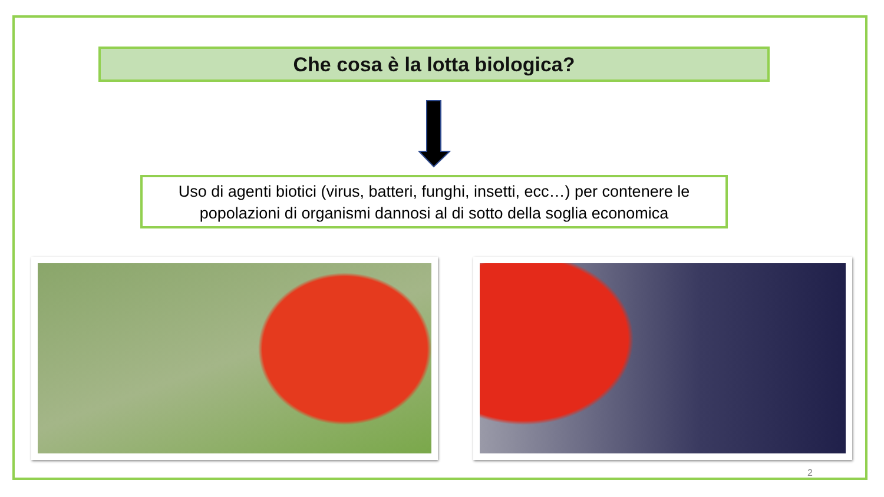Che cosa è la lotta biologica?
Uso di agenti biotici (virus, batteri, funghi, insetti, ecc…) per contenere le popolazioni di organismi dannosi al di sotto della soglia economica
2